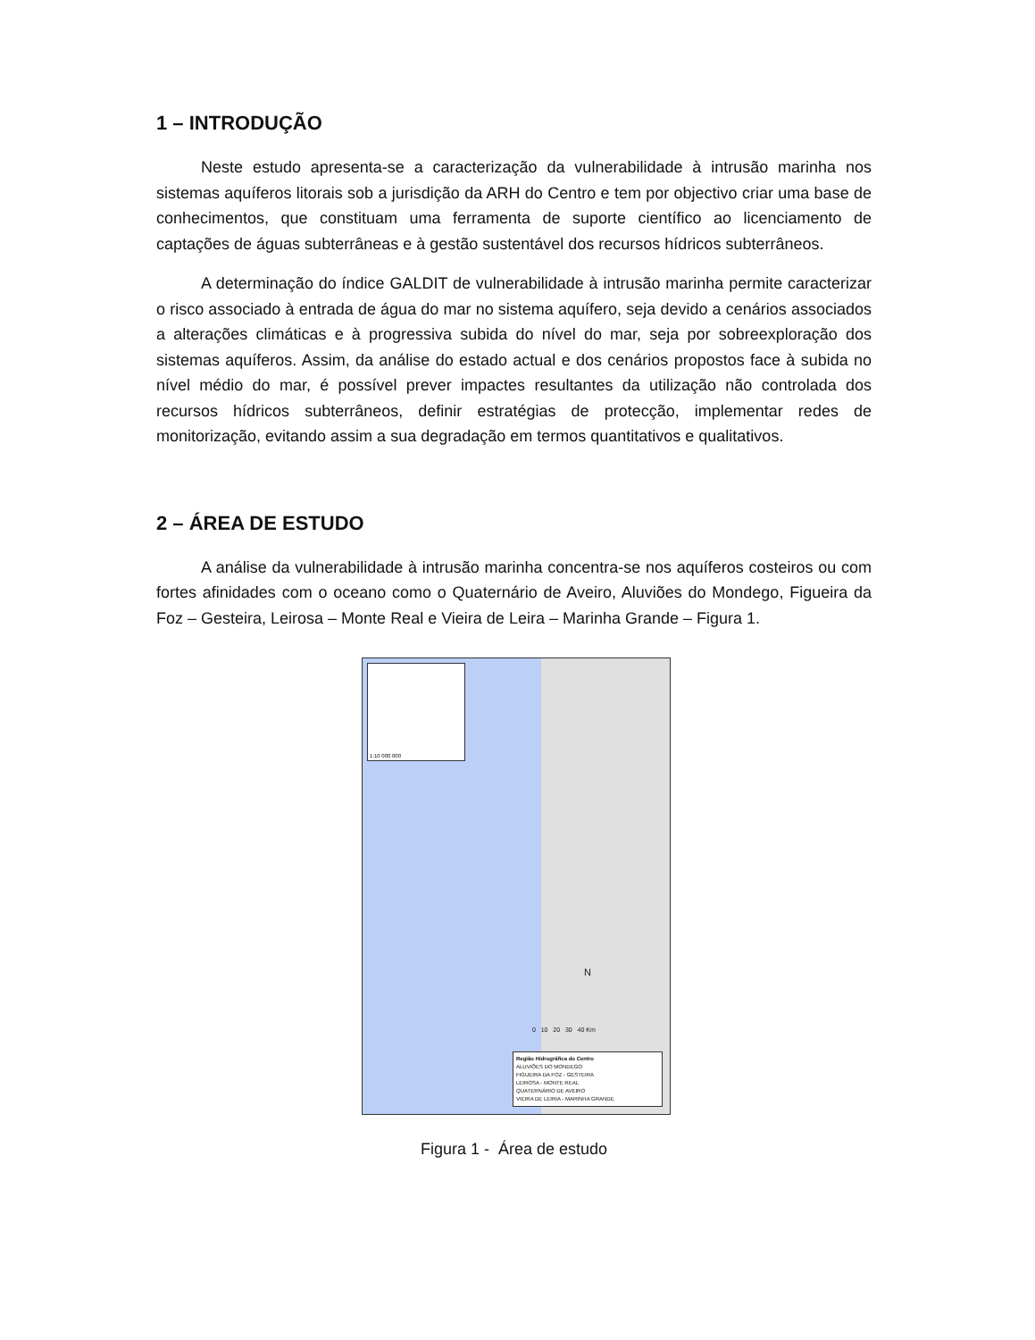1 – INTRODUÇÃO
Neste estudo apresenta-se a caracterização da vulnerabilidade à intrusão marinha nos sistemas aquíferos litorais sob a jurisdição da ARH do Centro e tem por objectivo criar uma base de conhecimentos, que constituam uma ferramenta de suporte científico ao licenciamento de captações de águas subterrâneas e à gestão sustentável dos recursos hídricos subterrâneos.
A determinação do índice GALDIT de vulnerabilidade à intrusão marinha permite caracterizar o risco associado à entrada de água do mar no sistema aquífero, seja devido a cenários associados a alterações climáticas e à progressiva subida do nível do mar, seja por sobreexploração dos sistemas aquíferos. Assim, da análise do estado actual e dos cenários propostos face à subida no nível médio do mar, é possível prever impactes resultantes da utilização não controlada dos recursos hídricos subterrâneos, definir estratégias de protecção, implementar redes de monitorização, evitando assim a sua degradação em termos quantitativos e qualitativos.
2 – ÁREA DE ESTUDO
A análise da vulnerabilidade à intrusão marinha concentra-se nos aquíferos costeiros ou com fortes afinidades com o oceano como o Quaternário de Aveiro, Aluviões do Mondego, Figueira da Foz – Gesteira, Leirosa – Monte Real e Vieira de Leira – Marinha Grande – Figura 1.
1:10 000 000
N
0 10 20 30 40 Km
Região Hidrográfica do Centro
ALUVIÕES DO MONDEGO
FIGUEIRA DA FOZ - GESTEIRA
LEIROSA - MONTE REAL
QUATERNÁRIO DE AVEIRO
VIEIRA DE LEIRIA - MARINHA GRANDE
Figura 1 - Área de estudo